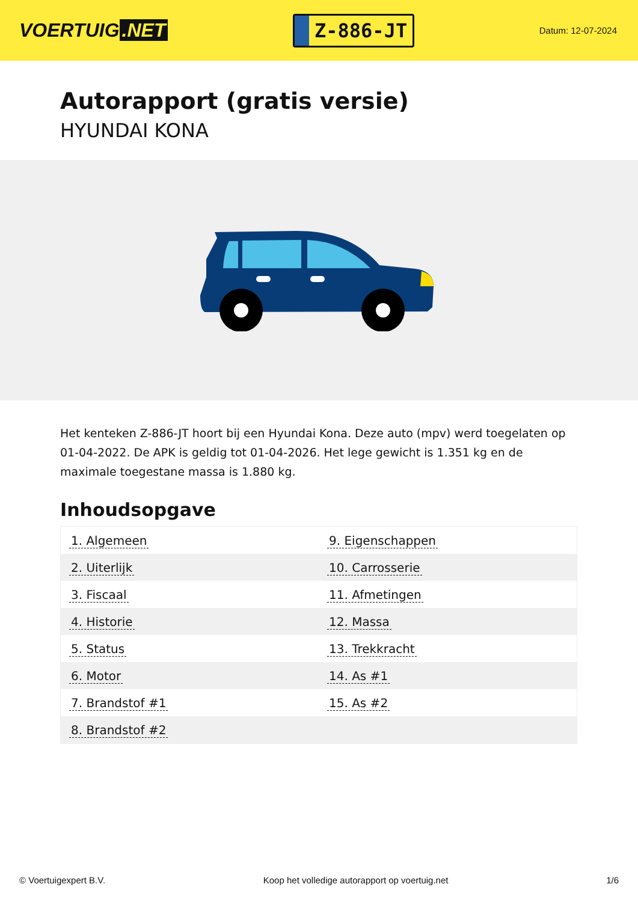VOERTUIG.NET
Z-886-JT
Datum: 12-07-2024
Autorapport (gratis versie)
HYUNDAI KONA
Het kenteken Z-886-JT hoort bij een Hyundai Kona. Deze auto (mpv) werd toegelaten op 01-04-2022. De APK is geldig tot 01-04-2026. Het lege gewicht is 1.351 kg en de maximale toegestane massa is 1.880 kg.
Inhoudsopgave
| 1. Algemeen | 9. Eigenschappen |
| 2. Uiterlijk | 10. Carrosserie |
| 3. Fiscaal | 11. Afmetingen |
| 4. Historie | 12. Massa |
| 5. Status | 13. Trekkracht |
| 6. Motor | 14. As #1 |
| 7. Brandstof #1 | 15. As #2 |
| 8. Brandstof #2 | |
© Voertuigexpert B.V. Koop het volledige autorapport op voertuig.net 1/6